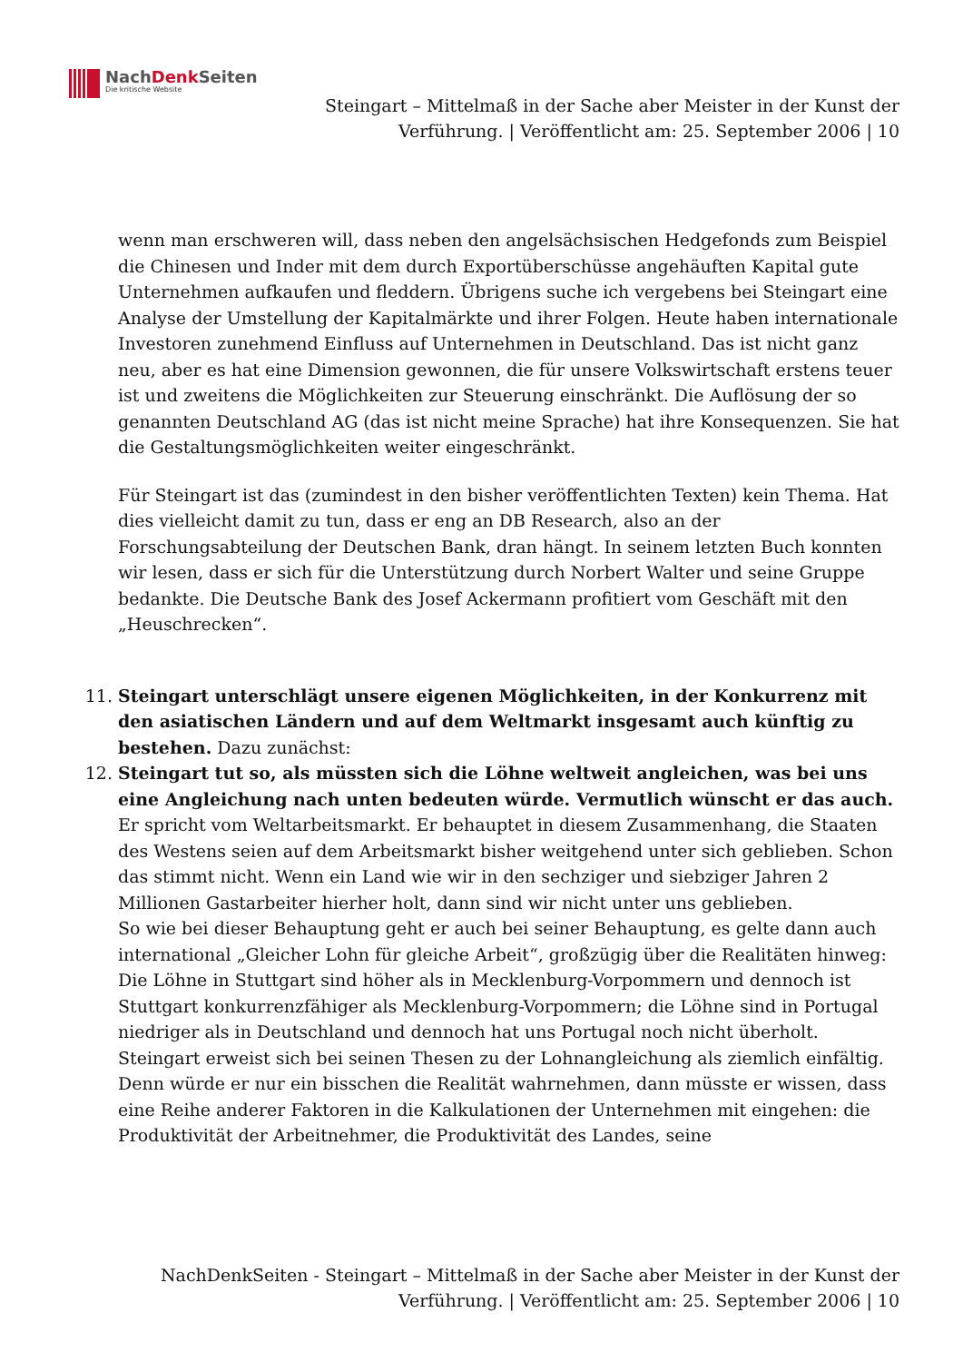NachDenk Seiten
Die kritische Website
Steingart – Mittelmaß in der Sache aber Meister in der Kunst der
Verführung. | Veröffentlicht am: 25. September 2006 | 10
wenn man erschweren will, dass neben den angelsächsischen Hedgefonds zum Beispiel die Chinesen und Inder mit dem durch Exportüberschüsse angehäuften Kapital gute Unternehmen aufkaufen und fleddern. Übrigens suche ich vergebens bei Steingart eine Analyse der Umstellung der Kapitalmärkte und ihrer Folgen. Heute haben internationale Investoren zunehmend Einfluss auf Unternehmen in Deutschland. Das ist nicht ganz neu, aber es hat eine Dimension gewonnen, die für unsere Volkswirtschaft erstens teuer ist und zweitens die Möglichkeiten zur Steuerung einschränkt. Die Auflösung der so genannten Deutschland AG (das ist nicht meine Sprache) hat ihre Konsequenzen. Sie hat die Gestaltungsmöglichkeiten weiter eingeschränkt.
Für Steingart ist das (zumindest in den bisher veröffentlichten Texten) kein Thema. Hat dies vielleicht damit zu tun, dass er eng an DB Research, also an der Forschungsabteilung der Deutschen Bank, dran hängt. In seinem letzten Buch konnten wir lesen, dass er sich für die Unterstützung durch Norbert Walter und seine Gruppe bedankte. Die Deutsche Bank des Josef Ackermann profitiert vom Geschäft mit den „Heuschrecken“.
11. Steingart unterschlägt unsere eigenen Möglichkeiten, in der Konkurrenz mit den asiatischen Ländern und auf dem Weltmarkt insgesamt auch künftig zu bestehen. Dazu zunächst:
12. Steingart tut so, als müssten sich die Löhne weltweit angleichen, was bei uns eine Angleichung nach unten bedeuten würde. Vermutlich wünscht er das auch. Er spricht vom Weltarbeitsmarkt. Er behauptet in diesem Zusammenhang, die Staaten des Westens seien auf dem Arbeitsmarkt bisher weitgehend unter sich geblieben. Schon das stimmt nicht. Wenn ein Land wie wir in den sechziger und siebziger Jahren 2 Millionen Gastarbeiter hierher holt, dann sind wir nicht unter uns geblieben.
So wie bei dieser Behauptung geht er auch bei seiner Behauptung, es gelte dann auch international „Gleicher Lohn für gleiche Arbeit“, großzügig über die Realitäten hinweg: Die Löhne in Stuttgart sind höher als in Mecklenburg-Vorpommern und dennoch ist Stuttgart konkurrenzfähiger als Mecklenburg-Vorpommern; die Löhne sind in Portugal niedriger als in Deutschland und dennoch hat uns Portugal noch nicht überholt.
Steingart erweist sich bei seinen Thesen zu der Lohnangleichung als ziemlich einfältig. Denn würde er nur ein bisschen die Realität wahrnehmen, dann müsste er wissen, dass eine Reihe anderer Faktoren in die Kalkulationen der Unternehmen mit eingehen: die Produktivität der Arbeitnehmer, die Produktivität des Landes, seine
NachDenkSeiten - Steingart – Mittelmaß in der Sache aber Meister in der Kunst der
Verführung. | Veröffentlicht am: 25. September 2006 | 10